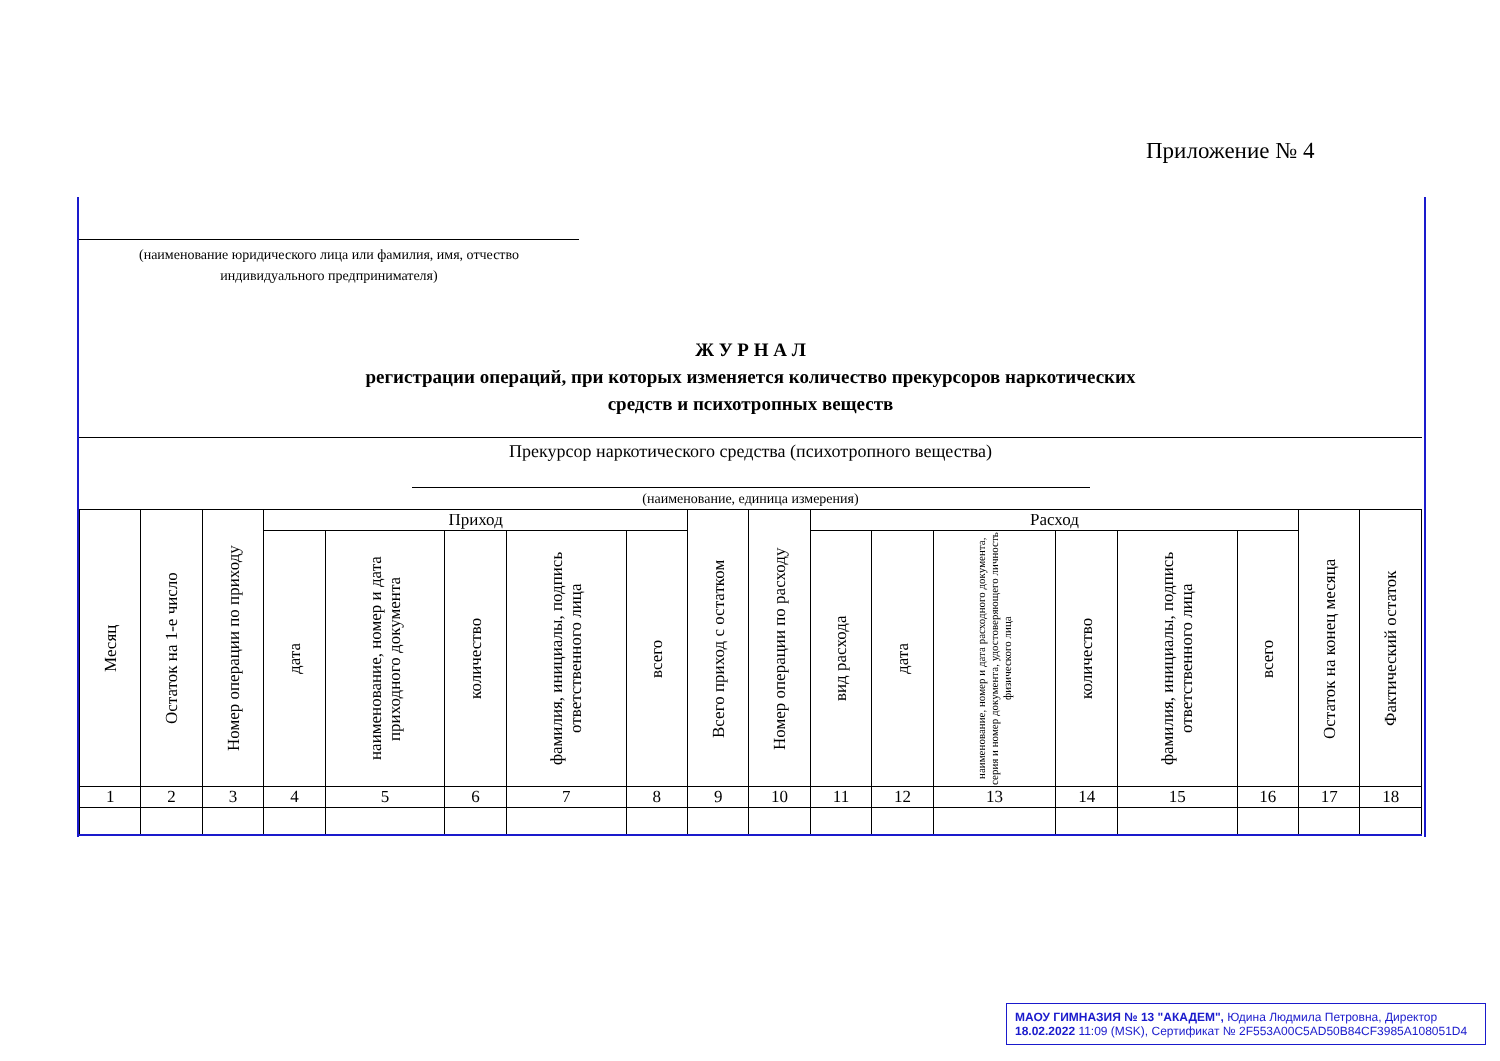Приложение № 4
(наименование юридического лица или фамилия, имя, отчество
индивидуального предпринимателя)
Ж У Р Н А Л
регистрации операций, при которых изменяется количество прекурсоров наркотических
средств и психотропных веществ
Прекурсор наркотического средства (психотропного вещества)
(наименование, единица измерения)
| Месяц | Остаток на 1-е число | Номер операции по приходу | Приход | | | | | Всего приход с остатком | Номер операции по расходу | Расход | | | | | | Остаток на конец месяца | Фактический остаток |
| --- | --- | --- | --- | --- | --- | --- | --- | --- | --- | --- | --- | --- | --- | --- | --- | --- | --- |
| | | | дата | наименование, номер и дата приходного документа | количество | фамилия, инициалы, подпись ответственного лица | всего | | | вид расхода | дата | наименование, номер и дата расходного документа, серия и номер документа, удостоверяющего личность физического лица | количество | фамилия, инициалы, подпись ответственного лица | всего | | |
| 1 | 2 | 3 | 4 | 5 | 6 | 7 | 8 | 9 | 10 | 11 | 12 | 13 | 14 | 15 | 16 | 17 | 18 |
МАОУ ГИМНАЗИЯ № 13 "АКАДЕМ", Юдина Людмила Петровна, Директор
18.02.2022 11:09 (MSK), Сертификат № 2F553A00C5AD50B84CF3985A108051D4